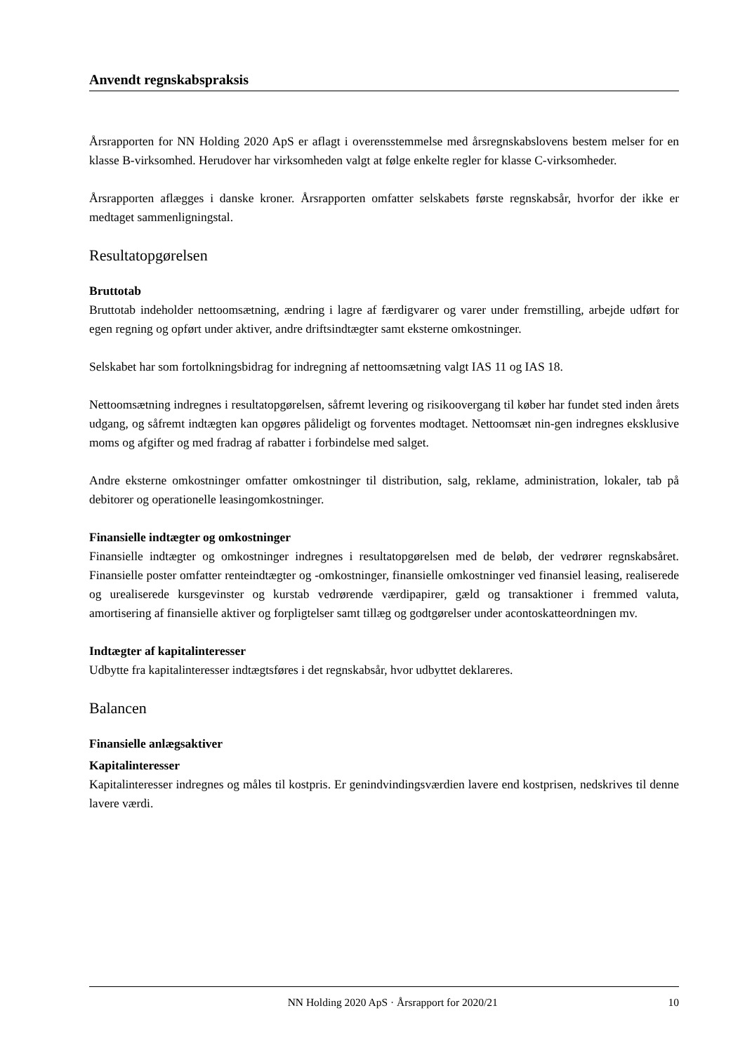Anvendt regnskabspraksis
Årsrapporten for NN Holding 2020 ApS er aflagt i overensstemmelse med årsregnskabslovens bestem melser for en klasse B-virksomhed. Herudover har virksomheden valgt at følge enkelte regler for klasse C-virksomheder.
Årsrapporten aflægges i danske kroner. Årsrapporten omfatter selskabets første regnskabsår, hvorfor der ikke er medtaget sammenligningstal.
Resultatopgørelsen
Bruttotab
Bruttotab indeholder nettoomsætning, ændring i lagre af færdigvarer og varer under fremstilling, arbejde udført for egen regning og opført under aktiver, andre driftsindtægter samt eksterne omkostninger.
Selskabet har som fortolkningsbidrag for indregning af nettoomsætning valgt IAS 11 og IAS 18.
Nettoomsætning indregnes i resultatopgørelsen, såfremt levering og risikoovergang til køber har fundet sted inden årets udgang, og såfremt indtægten kan opgøres pålideligt og forventes modtaget. Nettoomsæt nin-gen indregnes eksklusive moms og afgifter og med fradrag af rabatter i forbindelse med salget.
Andre eksterne omkostninger omfatter omkostninger til distribution, salg, reklame, administration, lokaler, tab på debitorer og operationelle leasingomkostninger.
Finansielle indtægter og omkostninger
Finansielle indtægter og omkostninger indregnes i resultatopgørelsen med de beløb, der vedrører regnskabsåret. Finansielle poster omfatter renteindtægter og -omkostninger, finansielle omkostninger ved finansiel leasing, realiserede og urealiserede kursgevinster og kurstab vedrørende værdipapirer, gæld og transaktioner i fremmed valuta, amortisering af finansielle aktiver og forpligtelser samt tillæg og godtgørelser under acontoskatteordningen mv.
Indtægter af kapitalinteresser
Udbytte fra kapitalinteresser indtægtsføres i det regnskabsår, hvor udbyttet deklareres.
Balancen
Finansielle anlægsaktiver
Kapitalinteresser
Kapitalinteresser indregnes og måles til kostpris. Er genindvindingsværdien lavere end kostprisen, nedskrives til denne lavere værdi.
NN Holding 2020 ApS · Årsrapport for 2020/21 10